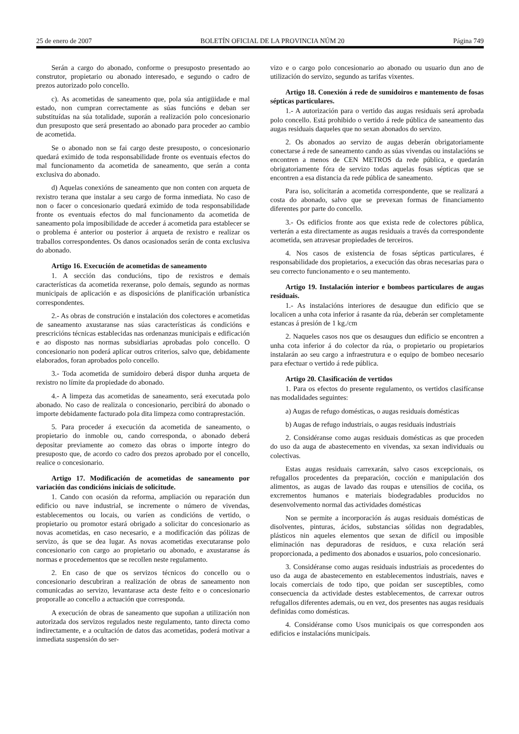25 de enero de 2007 BOLETÍN OFICIAL DE LA PROVINCIA NÚM 20 Página 749
Serán a cargo do abonado, conforme o presuposto presentado ao construtor, propietario ou abonado interesado, e segundo o cadro de prezos autorizado polo concello.
c). As acometidas de saneamento que, pola súa antigüidade e mal estado, non cumpran correctamente as súas funcións e deban ser substituídas na súa totalidade, suporán a realización polo concesionario dun presuposto que será presentado ao abonado para proceder ao cambio de acometida.
Se o abonado non se fai cargo deste presuposto, o concesionario quedará eximido de toda responsabilidade fronte os eventuais efectos do mal funcionamento da acometida de saneamento, que serán a conta exclusiva do abonado.
d) Aquelas conexións de saneamento que non conten con arqueta de rexistro terana que instalar a seu cargo de forma inmediata. No caso de non o facer o concesionario quedará eximido de toda responsabilidade fronte os eventuais efectos do mal funcionamento da acometida de saneamento pola imposibilidade de acceder á acometida para establecer se o problema é anterior ou posterior á arqueta de rexistro e realizar os traballos correspondentes. Os danos ocasionados serán de conta exclusiva do abonado.
Artigo 16. Execución de acometidas de saneamento
1. A sección das conducións, tipo de rexistros e demais características da acometida rexeranse, polo demais, segundo as normas municipais de aplicación e as disposicións de planificación urbanística correspondentes.
2.- As obras de construción e instalación dos colectores e acometidas de saneamento axustaranse nas súas características ás condicións e prescricións técnicas establecidas nas ordenanzas municipais e edificación e ao disposto nas normas subsidiarias aprobadas polo concello. O concesionario non poderá aplicar outros criterios, salvo que, debidamente elaborados, foran aprobados polo concello.
3.- Toda acometida de sumidoiro deberá dispor dunha arqueta de rexistro no límite da propiedade do abonado.
4.- A limpeza das acometidas de saneamento, será executada polo abonado. No caso de realizala o concesionario, percibirá do abonado o importe debidamente facturado pola dita limpeza como contraprestación.
5. Para proceder á execución da acometida de saneamento, o propietario do inmoble ou, cando corresponda, o abonado deberá depositar previamente ao comezo das obras o importe íntegro do presuposto que, de acordo co cadro dos prezos aprobado por el concello, realice o concesionario.
Artigo 17. Modificación de acometidas de saneamento por variación das condicións iniciais de solicitude.
1. Cando con ocasión da reforma, ampliación ou reparación dun edificio ou nave industrial, se incremente o número de vivendas, establecementos ou locais, ou varíen as condicións de vertido, o propietario ou promotor estará obrigado a solicitar do concesionario as novas acometidas, en caso necesario, e a modificación das pólizas de servizo, ás que se dea lugar. As novas acometidas executaranse polo concesionario con cargo ao propietario ou abonado, e axustaranse ás normas e procedementos que se recollen neste regulamento.
2. En caso de que os servizos técnicos do concello ou o concesionario descubriran a realización de obras de saneamento non comunicadas ao servizo, levantarase acta deste feito e o concesionario proporalle ao concello a actuación que corresponda.
A execución de obras de saneamento que supoñan a utilización non autorizada dos servizos regulados neste regulamento, tanto directa como indirectamente, e a ocultación de datos das acometidas, poderá motivar a inmediata suspensión do ser-
vizo e o cargo polo concesionario ao abonado ou usuario dun ano de utilización do servizo, segundo as tarifas vixentes.
Artigo 18. Conexión á rede de sumidoiros e mantemento de fosas sépticas particulares.
1.- A autorización para o vertido das augas residuais será aprobada polo concello. Está prohibido o vertido á rede pública de saneamento das augas residuais daqueles que no sexan abonados do servizo.
2. Os abonados ao servizo de augas deberán obrigatoriamente conectarse á rede de saneamento cando as súas vivendas ou instalacións se encontren a menos de CEN METROS da rede pública, e quedarán obrigatoriamente fóra de servizo todas aquelas fosas sépticas que se encontren a esa distancia da rede pública de saneamento.
Para iso, solicitarán a acometida correspondente, que se realizará a costa do abonado, salvo que se prevexan formas de financiamento diferentes por parte do concello.
3.- Os edificios fronte aos que exista rede de colectores pública, verterán a esta directamente as augas residuais a través da correspondente acometida, sen atravesar propiedades de terceiros.
4. Nos casos de existencia de fosas sépticas particulares, é responsabilidade dos propietarios, a execución das obras necesarias para o seu correcto funcionamento e o seu mantemento.
Artigo 19. Instalación interior e bombeos particulares de augas residuais.
1.- As instalacións interiores de desaugue dun edificio que se localicen a unha cota inferior á rasante da rúa, deberán ser completamente estancas á presión de 1 kg./cm
2. Naqueles casos nos que os desaugues dun edificio se encontren a unha cota inferior á do colector da rúa, o propietario ou propietarios instalarán ao seu cargo a infraestrutura e o equipo de bombeo necesario para efectuar o vertido á rede pública.
Artigo 20. Clasificación de vertidos
1. Para os efectos do presente regulamento, os vertidos clasifícanse nas modalidades seguintes:
a) Augas de refugo domésticas, o augas residuais domésticas
b) Augas de refugo industriais, o augas residuais industriais
2. Considéranse como augas residuais domésticas as que proceden do uso da auga de abastecemento en vivendas, xa sexan individuais ou colectivas.
Estas augas residuais carrexarán, salvo casos excepcionais, os refugallos procedentes da preparación, cocción e manipulación dos alimentos, as augas de lavado das roupas e utensilios de cociña, os excrementos humanos e materiais biodegradables producidos no desenvolvemento normal das actividades domésticas
Non se permite a incorporación ás augas residuais domésticas de disolventes, pinturas, ácidos, substancias sólidas non degradables, plásticos nin aqueles elementos que sexan de difícil ou imposible eliminación nas depuradoras de residuos, e cuxa relación será proporcionada, a pedimento dos abonados e usuarios, polo concesionario.
3. Considéranse como augas residuais industriais as procedentes do uso da auga de abastecemento en establecementos industriais, naves e locais comerciais de todo tipo, que poidan ser susceptibles, como consecuencia da actividade destes establecementos, de carrexar outros refugallos diferentes ademais, ou en vez, dos presentes nas augas residuais definidas como domésticas.
4. Considéranse como Usos municipais os que corresponden aos edificios e instalacións municipais.